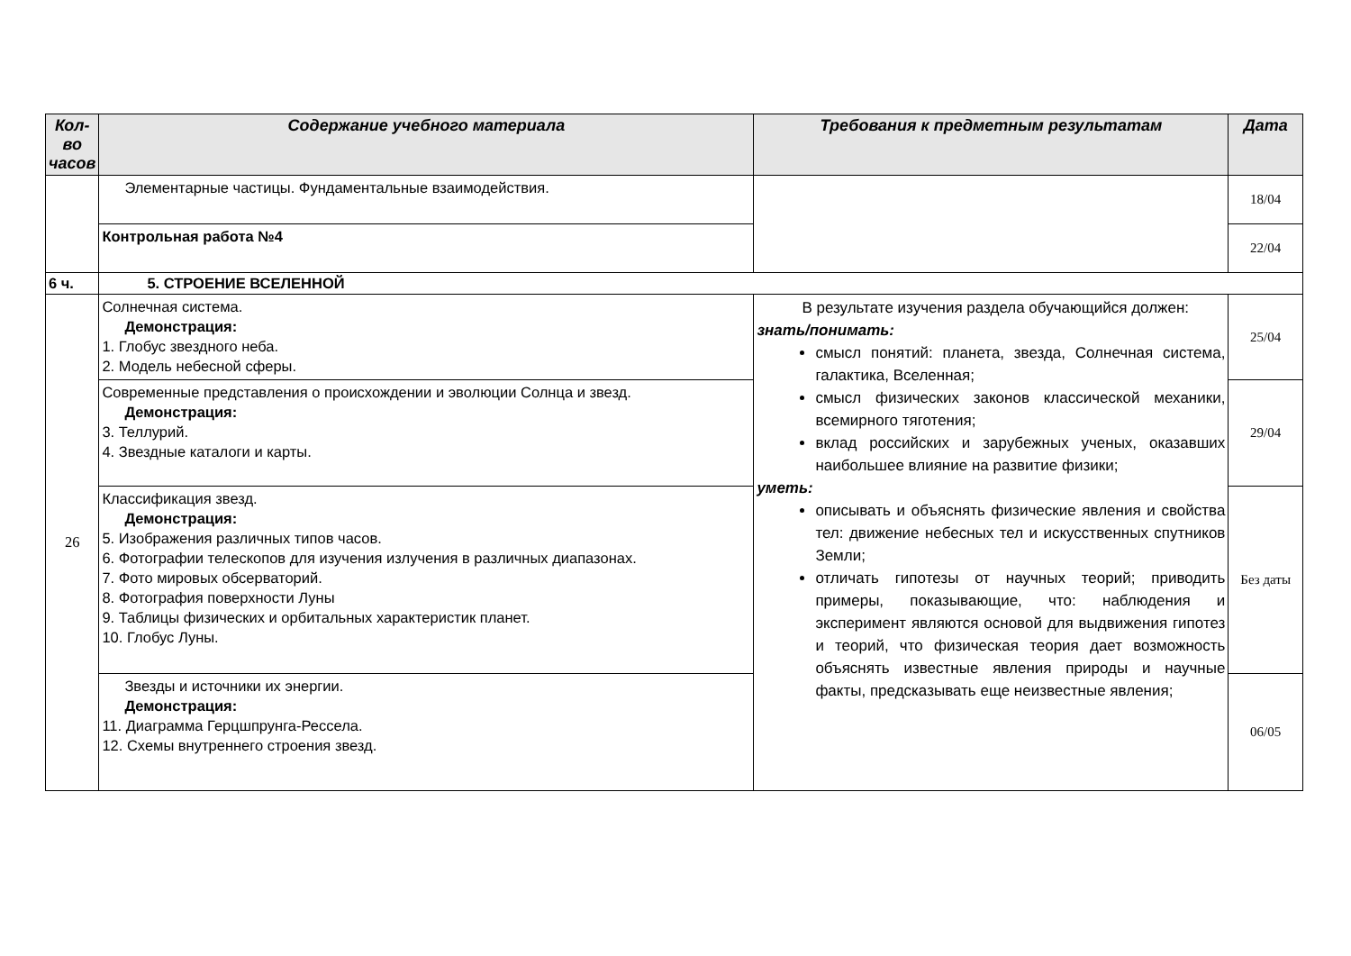| Кол-во часов | Содержание учебного материала | Требования к предметным результатам | Дата |
| --- | --- | --- | --- |
| | Элементарные частицы. Фундаментальные взаимодействия. | | 18/04 |
| | Контрольная работа №4 | | 22/04 |
| 6 ч. | 5. СТРОЕНИЕ ВСЕЛЕННОЙ | | |
| 26 | Солнечная система. Демонстрация: 1. Глобус звездного неба. 2. Модель небесной сферы. | В результате изучения раздела обучающийся должен: знать/понимать: смысл понятий: планета, звезда, Солнечная система, галактика, Вселенная; смысл физических законов классической механики, всемирного тяготения; вклад российских и зарубежных ученых, оказавших наибольшее влияние на развитие физики; уметь: описывать и объяснять физические явления и свойства тел: движение небесных тел и искусственных спутников Земли; отличать гипотезы от научных теорий; приводить примеры, показывающие, что: наблюдения и эксперимент являются основой для выдвижения гипотез и теорий, что физическая теория дает возможность объяснять известные явления природы и научные факты, предсказывать еще неизвестные явления; | 25/04 |
| | Современные представления о происхождении и эволюции Солнца и звезд. Демонстрация: 3. Теллурий. 4. Звездные каталоги и карты. | | 29/04 |
| | Классификация звезд. Демонстрация: 5. Изображения различных типов часов. 6. Фотографии телескопов для изучения излучения в различных диапазонах. 7. Фото мировых обсерваторий. 8. Фотография поверхности Луны 9. Таблицы физических и орбитальных характеристик планет. 10. Глобус Луны. | | Без даты |
| | Звезды и источники их энергии. Демонстрация: 11. Диаграмма Герцшпрунга-Рессела. 12. Схемы внутреннего строения звезд. | | 06/05 |